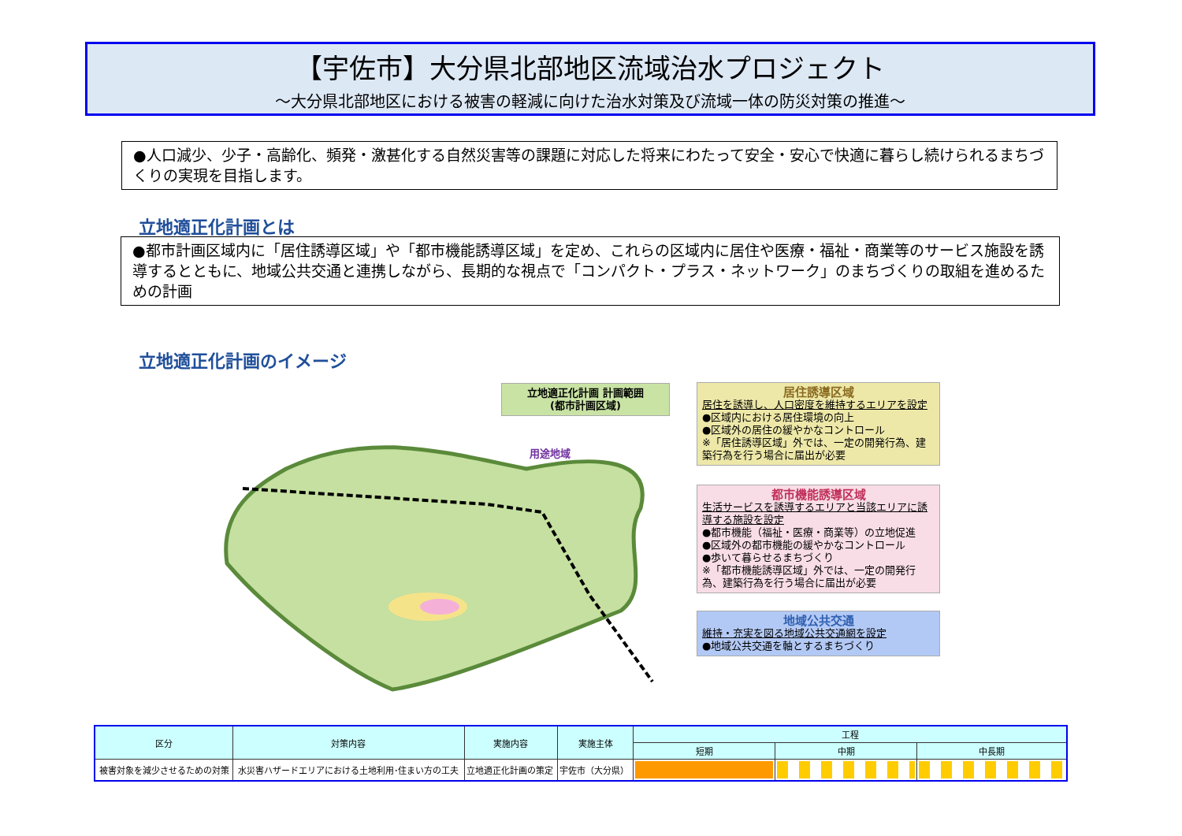【宇佐市】大分県北部地区流域治水プロジェクト
～大分県北部地区における被害の軽減に向けた治水対策及び流域一体の防災対策の推進～
●人口減少、少子・高齢化、頻発・激甚化する自然災害等の課題に対応した将来にわたって安全・安心で快適に暮らし続けられるまちづくりの実現を目指します。
立地適正化計画とは
●都市計画区域内に「居住誘導区域」や「都市機能誘導区域」を定め、これらの区域内に居住や医療・福祉・商業等のサービス施設を誘導するとともに、地域公共交通と連携しながら、長期的な視点で「コンパクト・プラス・ネットワーク」のまちづくりの取組を進めるための計画
立地適正化計画のイメージ
立地適正化計画 計画範囲
(都市計画区域)
用途地域
居住誘導区域
居住を誘導し、人口密度を維持するエリアを設定
●区域内における居住環境の向上
●区域外の居住の緩やかなコントロール
※「居住誘導区域」外では、一定の開発行為、建築行為を行う場合に届出が必要
都市機能誘導区域
生活サービスを誘導するエリアと当該エリアに誘導する施設を設定
●都市機能（福祉・医療・商業等）の立地促進
●区域外の都市機能の緩やかなコントロール
●歩いて暮らせるまちづくり
※「都市機能誘導区域」外では、一定の開発行為、建築行為を行う場合に届出が必要
地域公共交通
維持・充実を図る地域公共交通網を設定
●地域公共交通を軸とするまちづくり
| 区分 | 対策内容 | 実施内容 | 実施主体 | 工程 | | |
| --- | --- | --- | --- | --- | --- | --- |
| | | | | 短期 | 中期 | 中長期 |
| 被害対象を減少させるための対策 | 水災害ハザードエリアにおける土地利用･住まい方の工夫 | 立地適正化計画の策定 | 宇佐市（大分県） | | | |